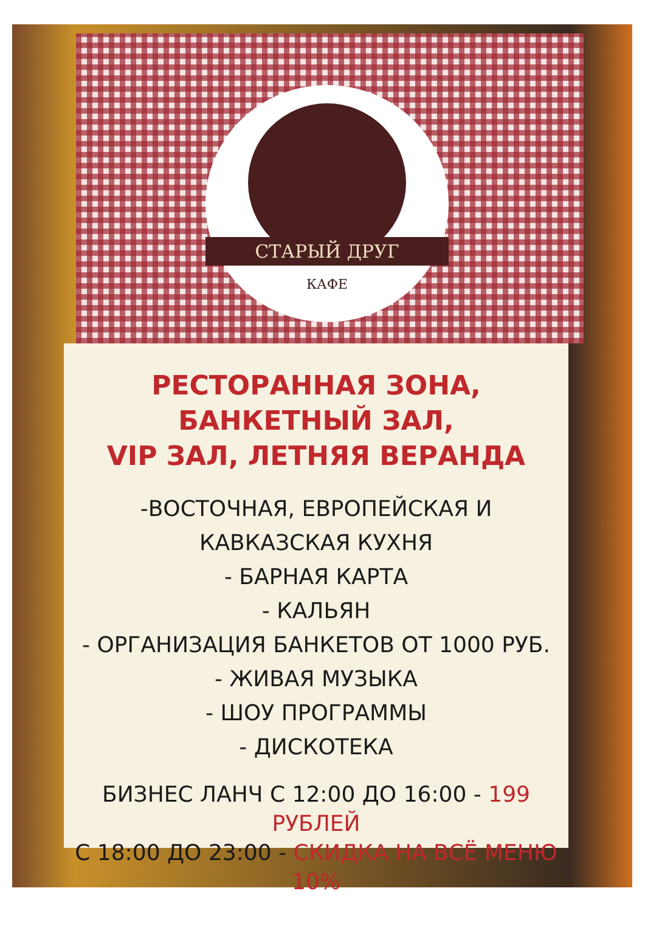СТАРЫЙ ДРУГ
КАФЕ
РЕСТОРАННАЯ ЗОНА, БАНКЕТНЫЙ ЗАЛ,
VIP ЗАЛ, ЛЕТНЯЯ ВЕРАНДА
-ВОСТОЧНАЯ, ЕВРОПЕЙСКАЯ И КАВКАЗСКАЯ КУХНЯ
- БАРНАЯ КАРТА
- КАЛЬЯН
- ОРГАНИЗАЦИЯ БАНКЕТОВ ОТ 1000 РУБ.
- ЖИВАЯ МУЗЫКА
- ШОУ ПРОГРАММЫ
- ДИСКОТЕКА
БИЗНЕС ЛАНЧ С 12:00 ДО 16:00 - 199 РУБЛЕЙ
С 18:00 ДО 23:00 - СКИДКА НА ВСЁ МЕНЮ 10%